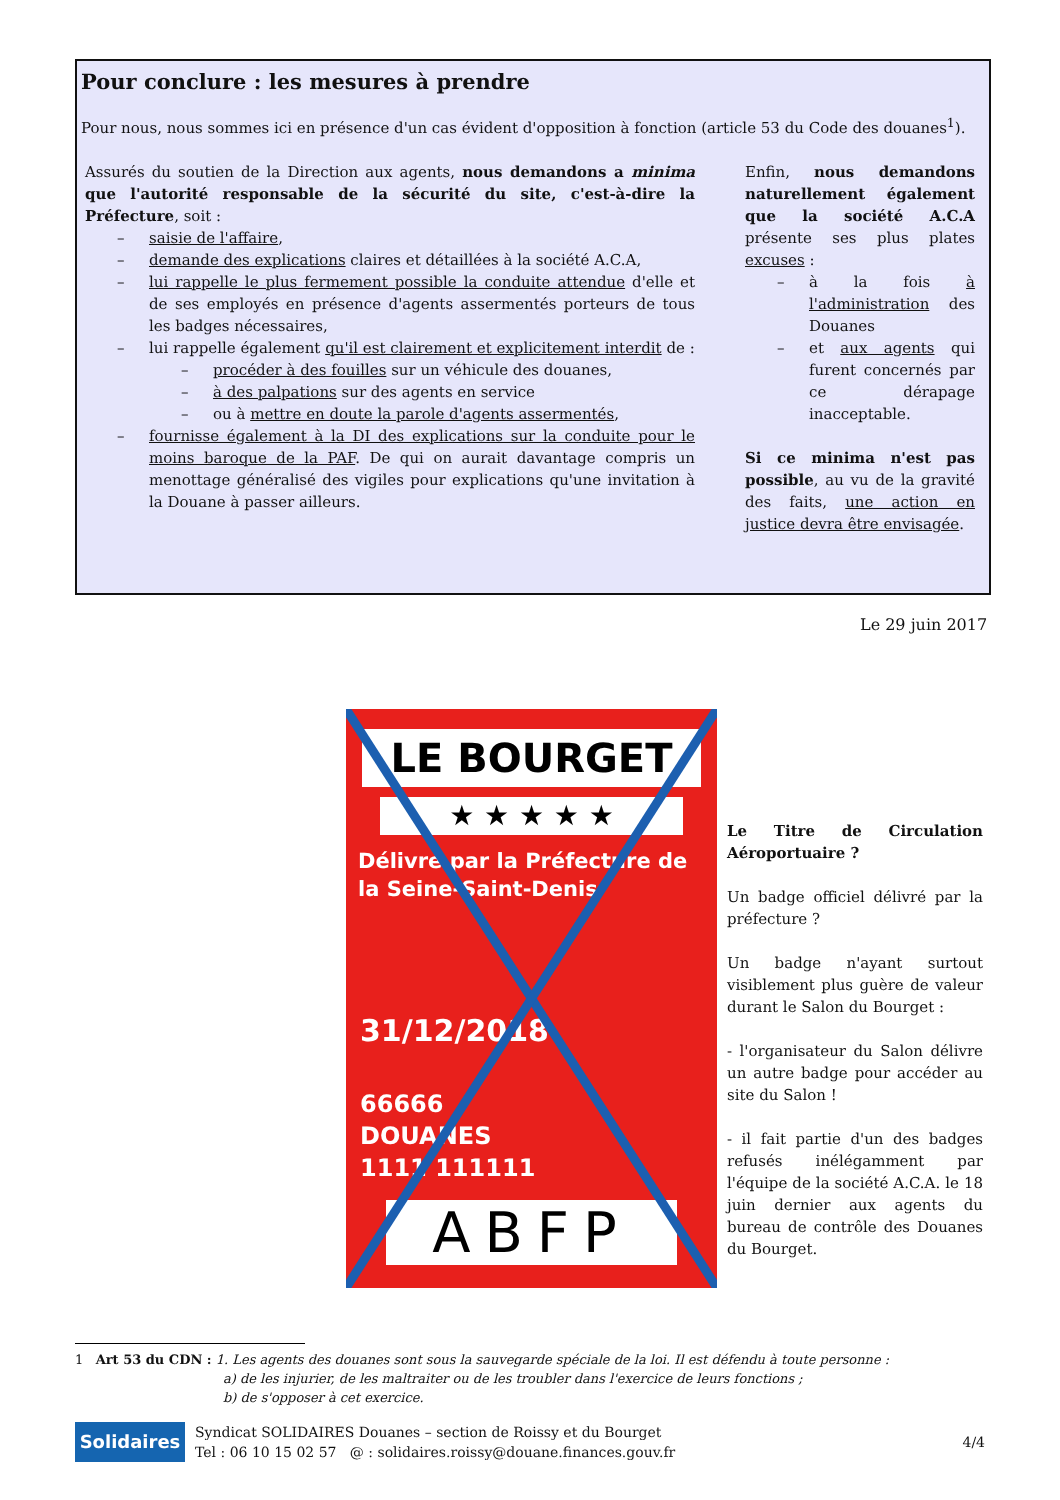Pour conclure : les mesures à prendre
Pour nous, nous sommes ici en présence d'un cas évident d'opposition à fonction (article 53 du Code des douanes<sup>1</sup>).
Assurés du soutien de la Direction aux agents, nous demandons a minima que l'autorité responsable de la sécurité du site, c'est-à-dire la Préfecture, soit :
– saisie de l'affaire,
– demande des explications claires et détaillées à la société A.C.A,
– lui rappelle le plus fermement possible la conduite attendue d'elle et de ses employés en présence d'agents assermentés porteurs de tous les badges nécessaires,
– lui rappelle également qu'il est clairement et explicitement interdit de :
– procéder à des fouilles sur un véhicule des douanes,
– à des palpations sur des agents en service
– ou à mettre en doute la parole d'agents assermentés,
– fournisse également à la DI des explications sur la conduite pour le moins baroque de la PAF. De qui on aurait davantage compris un menottage généralisé des vigiles pour explications qu'une invitation à la Douane à passer ailleurs.
Enfin, nous demandons naturellement également que la société A.C.A présente ses plus plates excuses :
– à la fois à l'administration des Douanes
– et aux agents qui furent concernés par ce dérapage inacceptable.
Si ce minima n'est pas possible, au vu de la gravité des faits, une action en justice devra être envisagée.
Le 29 juin 2017
LE BOURGET
★ ★ ★ ★ ★
Délivré par la Préfecture de la Seine-Saint-Denis
31/12/2018
66666
DOUANES
1111 111111
ABFP
Le Titre de Circulation Aéroportuaire ?
Un badge officiel délivré par la préfecture ?
Un badge n'ayant surtout visiblement plus guère de valeur durant le Salon du Bourget :
- l'organisateur du Salon délivre un autre badge pour accéder au site du Salon !
- il fait partie d'un des badges refusés inélégamment par l'équipe de la société A.C.A. le 18 juin dernier aux agents du bureau de contrôle des Douanes du Bourget.
1 Art 53 du CDN : 1. Les agents des douanes sont sous la sauvegarde spéciale de la loi. Il est défendu à toute personne :
a) de les injurier, de les maltraiter ou de les troubler dans l'exercice de leurs fonctions ;
b) de s'opposer à cet exercice.
Solidaires
Syndicat SOLIDAIRES Douanes – section de Roissy et du Bourget
Tel : 06 10 15 02 57 @ : solidaires.roissy@douane.finances.gouv.fr
4/4